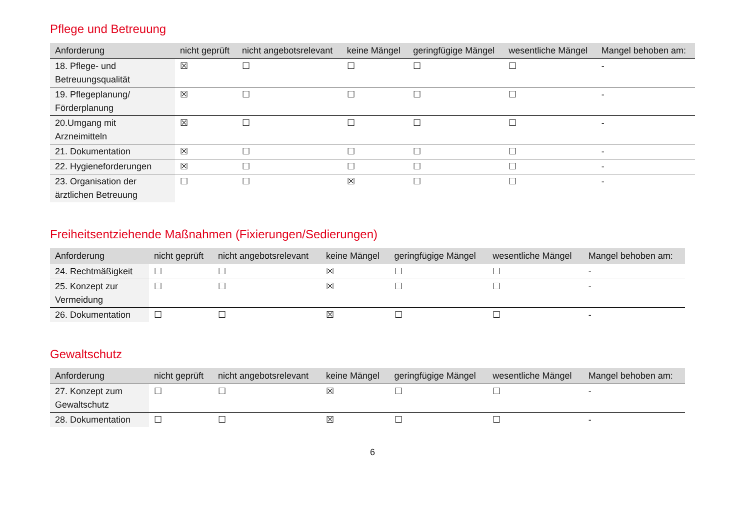Pflege und Betreuung
| Anforderung | nicht geprüft | nicht angebotsrelevant | keine Mängel | geringfügige Mängel | wesentliche Mängel | Mangel behoben am: |
| --- | --- | --- | --- | --- | --- | --- |
| 18. Pflege- und Betreuungsqualität | ☒ | ☐ | ☐ | ☐ | ☐ | - |
| 19. Pflegeplanung/ Förderplanung | ☒ | ☐ | ☐ | ☐ | ☐ | - |
| 20.Umgang mit Arzneimitteln | ☒ | ☐ | ☐ | ☐ | ☐ | - |
| 21. Dokumentation | ☒ | ☐ | ☐ | ☐ | ☐ | - |
| 22. Hygieneforderungen | ☒ | ☐ | ☐ | ☐ | ☐ | - |
| 23. Organisation der ärztlichen Betreuung | ☐ | ☐ | ☒ | ☐ | ☐ | - |
Freiheitsentziehende Maßnahmen (Fixierungen/Sedierungen)
| Anforderung | nicht geprüft | nicht angebotsrelevant | keine Mängel | geringfügige Mängel | wesentliche Mängel | Mangel behoben am: |
| --- | --- | --- | --- | --- | --- | --- |
| 24. Rechtmäßigkeit | ☐ | ☐ | ☒ | ☐ | ☐ | - |
| 25. Konzept zur Vermeidung | ☐ | ☐ | ☒ | ☐ | ☐ | - |
| 26. Dokumentation | ☐ | ☐ | ☒ | ☐ | ☐ | - |
Gewaltschutz
| Anforderung | nicht geprüft | nicht angebotsrelevant | keine Mängel | geringfügige Mängel | wesentliche Mängel | Mangel behoben am: |
| --- | --- | --- | --- | --- | --- | --- |
| 27. Konzept zum Gewaltschutz | ☐ | ☐ | ☒ | ☐ | ☐ | - |
| 28. Dokumentation | ☐ | ☐ | ☒ | ☐ | ☐ | - |
6